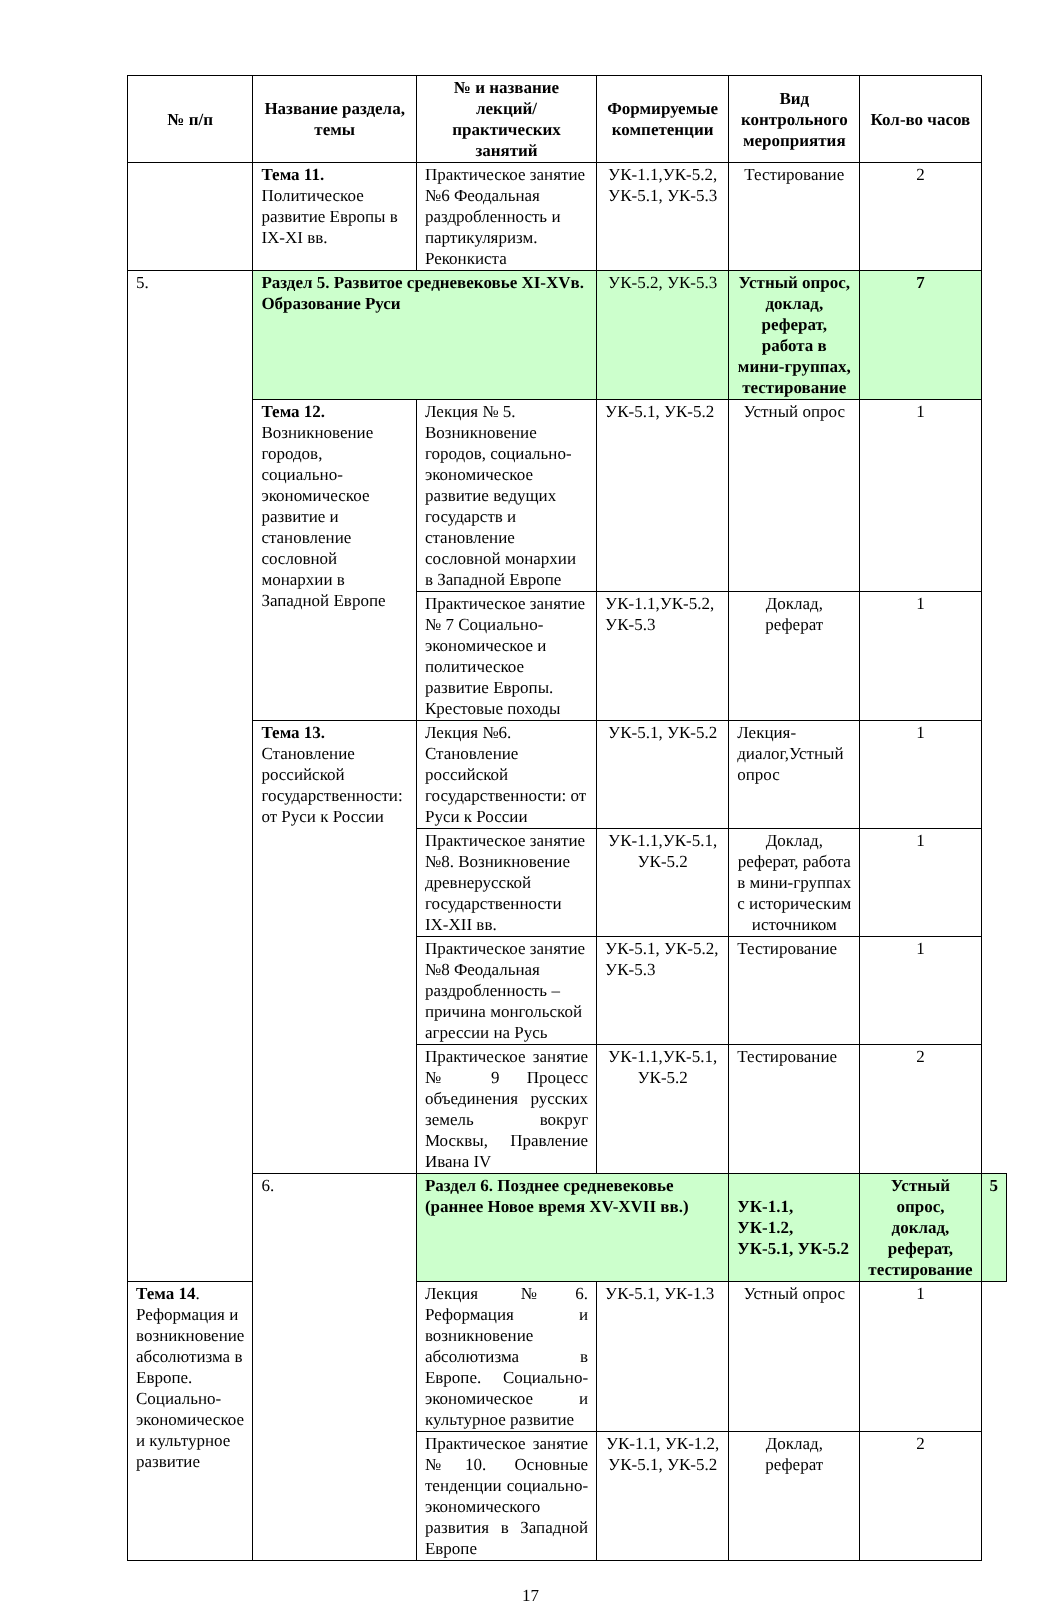| № п/п | Название раздела, темы | № и название лекций/ практических занятий | Формируемые компетенции | Вид контрольного мероприятия | Кол-во часов | |
| --- | --- | --- | --- | --- | --- | --- |
| | Тема 11. Политическое развитие Европы в IX-XI вв. | Практическое занятие №6 Феодальная раздробленность и партикуляризм. Реконкиста | УК-1.1,УК-5.2, УК-5.1, УК-5.3 | Тестирование | 2 | |
| 5. | Раздел 5. Развитое средневековье XI-XVв. Образование Руси | | УК-5.2, УК-5.3 | Устный опрос, доклад, реферат, работа в мини-группах, тестирование | 7 | |
| | Тема 12. Возникновение городов, социально-экономическое развитие и становление сословной монархии в Западной Европе | Лекция № 5. Возникновение городов, социально-экономическое развитие ведущих государств и становление сословной монархии в Западной Европе | УК-5.1, УК-5.2 | Устный опрос | 1 | |
| | | Практическое занятие № 7 Социально-экономическое и политическое развитие Европы. Крестовые походы | УК-1.1,УК-5.2, УК-5.3 | Доклад, реферат | 1 | |
| | Тема 13. Становление российской государственности: от Руси к России | Лекция №6. Становление российской государственности: от Руси к России | УК-5.1, УК-5.2 | Лекция-диалог,Устный опрос | 1 | |
| | | Практическое занятие №8. Возникновение древнерусской государственности IX-XII вв. | УК-1.1,УК-5.1, УК-5.2 | Доклад, реферат, работа в мини-группах с историческим источником | 1 | |
| | | Практическое занятие №8 Феодальная раздробленность – причина монгольской агрессии на Русь | УК-5.1, УК-5.2, УК-5.3 | Тестирование | 1 | |
| | | Практическое занятие № 9 Процесс объединения русских земель вокруг Москвы, Правление Ивана IV | УК-1.1,УК-5.1, УК-5.2 | Тестирование | 2 | |
| | 6. | Раздел 6. Позднее средневековье (раннее Новое время XV-XVII вв.) | | УК-1.1, УК-1.2, УК-5.1, УК-5.2 | Устный опрос, доклад, реферат, тестирование | 5 |
| Тема 14 . Реформация и возникновение абсолютизма в Европе. Социально-экономическое и культурное развитие | | Лекция №6. Реформация и возникновение абсолютизма в Европе. Социально-экономическое и культурное развитие | УК-5.1, УК-1.3 | Устный опрос | 1 | |
| | | Практическое занятие №10. Основные тенденции социально-экономического развития в Западной Европе | УК-1.1, УК-1.2, УК-5.1, УК-5.2 | Доклад, реферат | 2 | |
17